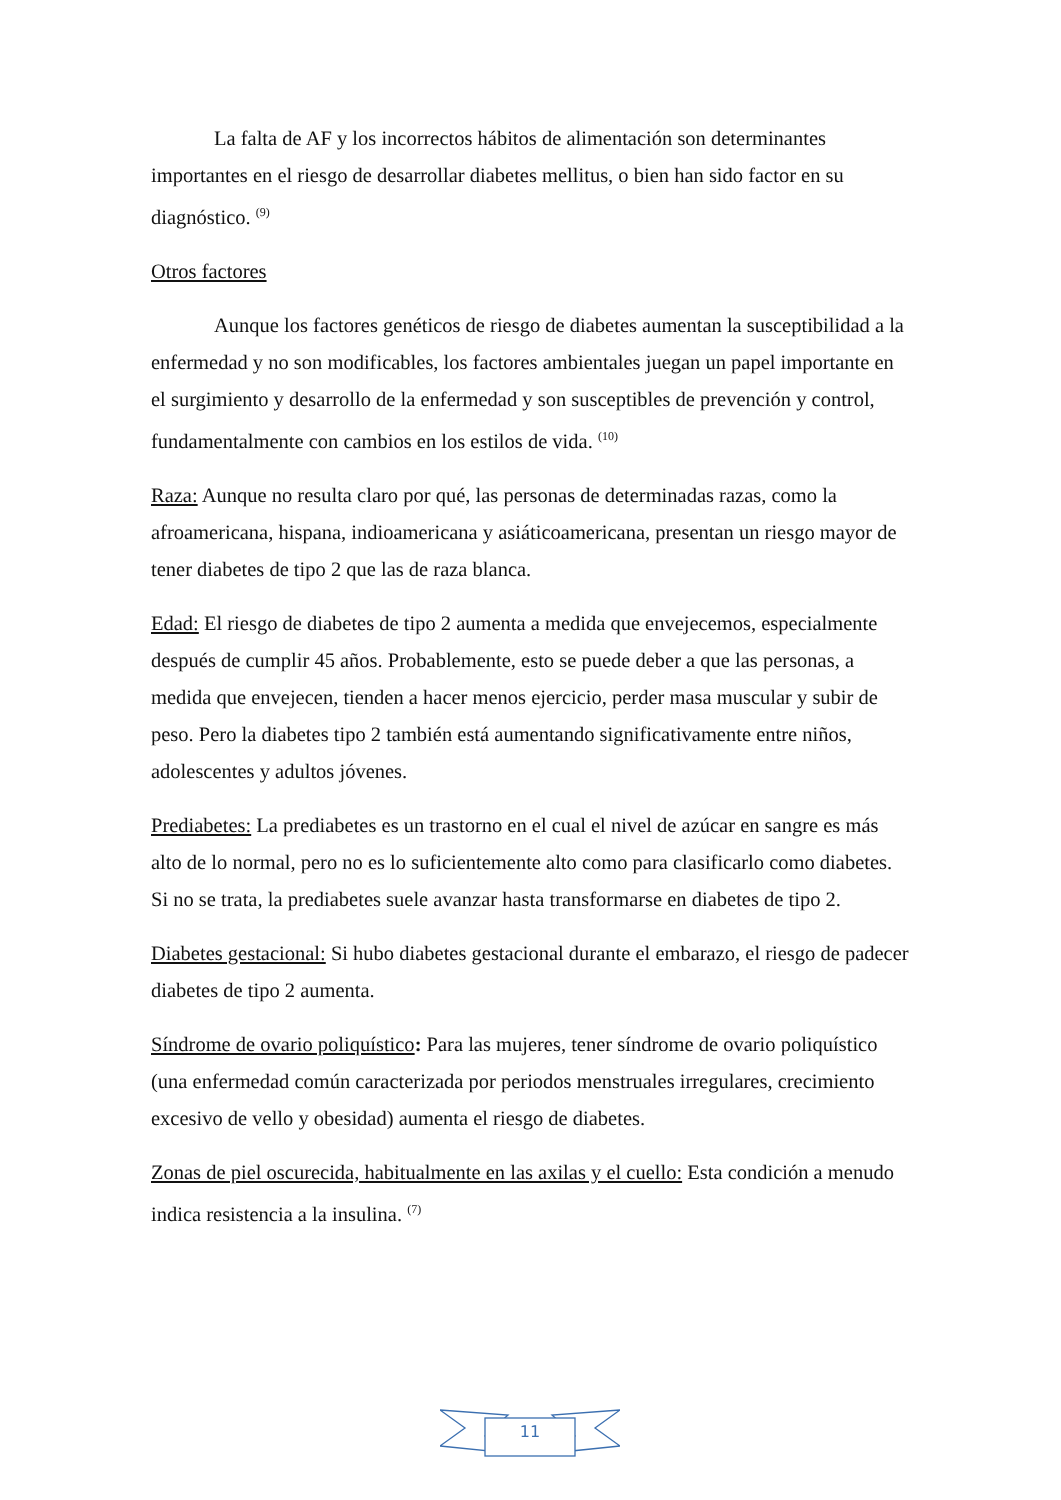La falta de AF y los incorrectos hábitos de alimentación son determinantes importantes en el riesgo de desarrollar diabetes mellitus, o bien han sido factor en su diagnóstico. <sup>(9)</sup>
Otros factores
Aunque los factores genéticos de riesgo de diabetes aumentan la susceptibilidad a la enfermedad y no son modificables, los factores ambientales juegan un papel importante en el surgimiento y desarrollo de la enfermedad y son susceptibles de prevención y control, fundamentalmente con cambios en los estilos de vida. <sup>(10)</sup>
Raza: Aunque no resulta claro por qué, las personas de determinadas razas, como la afroamericana, hispana, indioamericana y asiáticoamericana, presentan un riesgo mayor de tener diabetes de tipo 2 que las de raza blanca.
Edad: El riesgo de diabetes de tipo 2 aumenta a medida que envejecemos, especialmente después de cumplir 45 años. Probablemente, esto se puede deber a que las personas, a medida que envejecen, tienden a hacer menos ejercicio, perder masa muscular y subir de peso. Pero la diabetes tipo 2 también está aumentando significativamente entre niños, adolescentes y adultos jóvenes.
Prediabetes: La prediabetes es un trastorno en el cual el nivel de azúcar en sangre es más alto de lo normal, pero no es lo suficientemente alto como para clasificarlo como diabetes. Si no se trata, la prediabetes suele avanzar hasta transformarse en diabetes de tipo 2.
Diabetes gestacional: Si hubo diabetes gestacional durante el embarazo, el riesgo de padecer diabetes de tipo 2 aumenta.
Síndrome de ovario poliquístico: Para las mujeres, tener síndrome de ovario poliquístico (una enfermedad común caracterizada por periodos menstruales irregulares, crecimiento excesivo de vello y obesidad) aumenta el riesgo de diabetes.
Zonas de piel oscurecida, habitualmente en las axilas y el cuello: Esta condición a menudo indica resistencia a la insulina. <sup>(7)</sup>
11